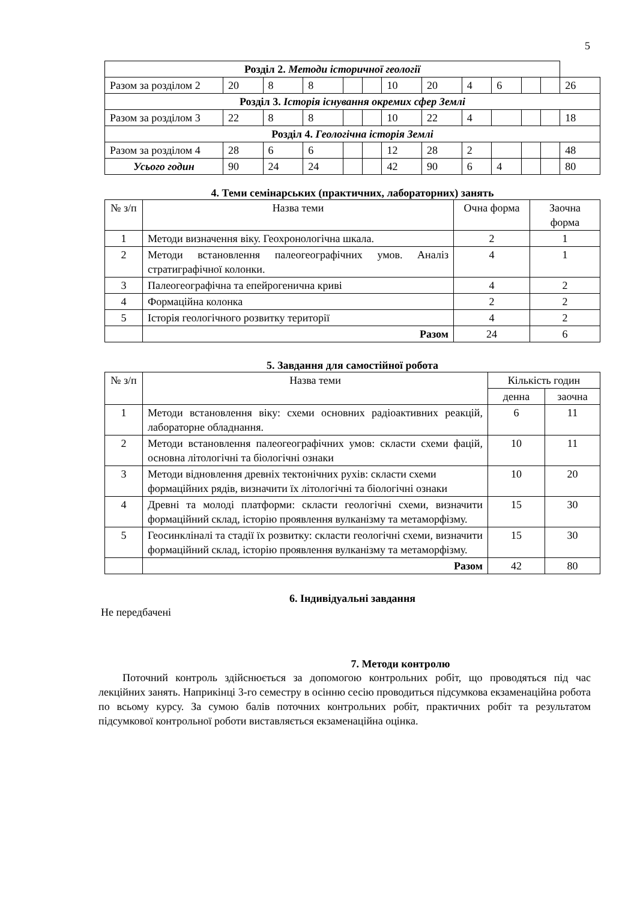5
| Розділ 2. Методи історичної геології | | | | | | | | | | | | |
| Разом за розділом 2 | 20 | 8 | 8 | | | 10 | 20 | 4 | 6 | | | 26 |
| Розділ 3. Історія існування окремих сфер Землі | | | | | | | | | | | | |
| Разом за розділом 3 | 22 | 8 | 8 | | | 10 | 22 | 4 | | | | 18 |
| Розділ 4. Геологічна історія Землі | | | | | | | | | | | | |
| Разом за розділом 4 | 28 | 6 | 6 | | | 12 | 28 | 2 | | | | 48 |
| Усього годин | 90 | 24 | 24 | | | 42 | 90 | 6 | 4 | | | 80 |
4. Теми семінарських (практичних, лабораторних) занять
| № з/п | Назва теми | Очна форма | Заочна форма |
| 1 | Методи визначення віку. Геохронологічна шкала. | 2 | 1 |
| 2 | Методи встановлення палеогеографічних умов. Аналіз стратиграфічної колонки. | 4 | 1 |
| 3 | Палеогеографічна та епейрогенична криві | 4 | 2 |
| 4 | Формаційна колонка | 2 | 2 |
| 5 | Історія геологічного розвитку території | 4 | 2 |
| | Разом | 24 | 6 |
5. Завдання для самостійної робота
| № з/п | Назва теми | Кількість годин | |
| | | денна | заочна |
| 1 | Методи встановлення віку: схеми основних радіоактивних реакцій, лабораторне обладнання. | 6 | 11 |
| 2 | Методи встановлення палеогеографічних умов: скласти схеми фацій, основна літологічні та біологічні ознаки | 10 | 11 |
| 3 | Методи відновлення древніх тектонічних рухів: скласти схеми формаційних рядів, визначити їх літологічні та біологічні ознаки | 10 | 20 |
| 4 | Древні та молоді платформи: скласти геологічні схеми, визначити формаційний склад, історію проявлення вулканізму та метаморфізму. | 15 | 30 |
| 5 | Геосинкліналі та стадії їх розвитку: скласти геологічні схеми, визначити формаційний склад, історію проявлення вулканізму та метаморфізму. | 15 | 30 |
| | Разом | 42 | 80 |
6. Індивідуальні завдання
Не передбачені
7. Методи контролю
Поточний контроль здійснюється за допомогою контрольних робіт, що проводяться під час лекційних занять. Наприкінці 3-го семестру в осінню сесію проводиться підсумкова екзаменаційна робота по всьому курсу. За сумою балів поточних контрольних робіт, практичних робіт та результатом підсумкової контрольної роботи виставляється екзаменаційна оцінка.